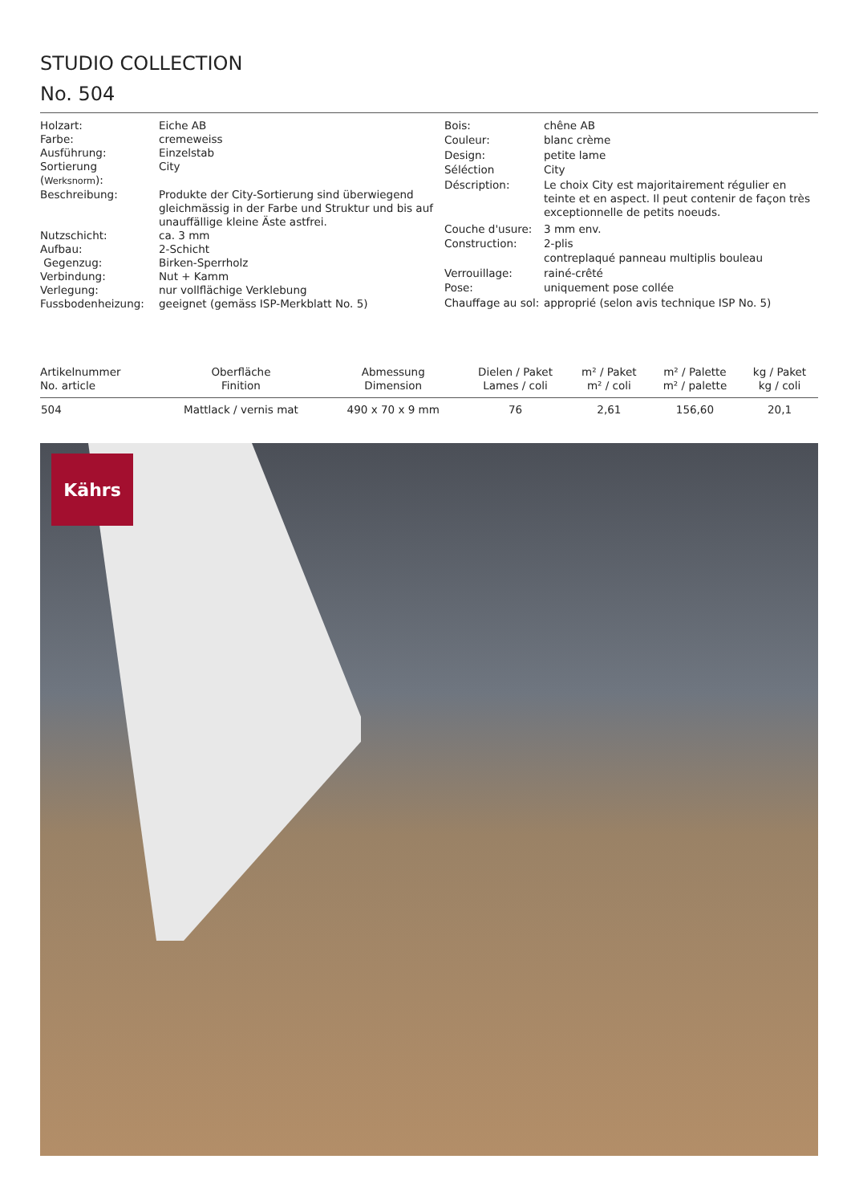STUDIO COLLECTION
No. 504
| Holzart: | Eiche AB |
| Farbe: | cremeweiss |
| Ausführung: | Einzelstab |
| Sortierung ( Werksnorm ): | City |
| Beschreibung: | Produkte der City-Sortierung sind überwiegend gleichmässig in der Farbe und Struktur und bis auf unauffällige kleine Äste astfrei. |
| Nutzschicht: | ca. 3 mm |
| Aufbau: | 2-Schicht |
| Gegenzug: | Birken-Sperrholz |
| Verbindung: | Nut + Kamm |
| Verlegung: | nur vollflächige Verklebung |
| Fussbodenheizung: | geeignet (gemäss ISP-Merkblatt No. 5) |
| Bois: | chêne AB |
| Couleur: | blanc crème |
| Design: | petite lame |
| Séléction | City |
| Déscription: | Le choix City est majoritairement régulier en teinte et en aspect. Il peut contenir de façon très exceptionnelle de petits noeuds. |
| Couche d'usure: | 3 mm env. |
| Construction: | 2-plis |
| | contreplaqué panneau multiplis bouleau |
| Verrouillage: | rainé-crêté |
| Pose: | uniquement pose collée |
| Chauffage au sol: | approprié (selon avis technique ISP No. 5) |
| Artikelnummer No. article | Oberfläche Finition | Abmessung Dimension | Dielen / Paket Lames / coli | m² / Paket m² / coli | m² / Palette m² / palette | kg / Paket kg / coli |
| --- | --- | --- | --- | --- | --- | --- |
| 504 | Mattlack / vernis mat | 490 x 70 x 9 mm | 76 | 2,61 | 156,60 | 20,1 |
Kährs